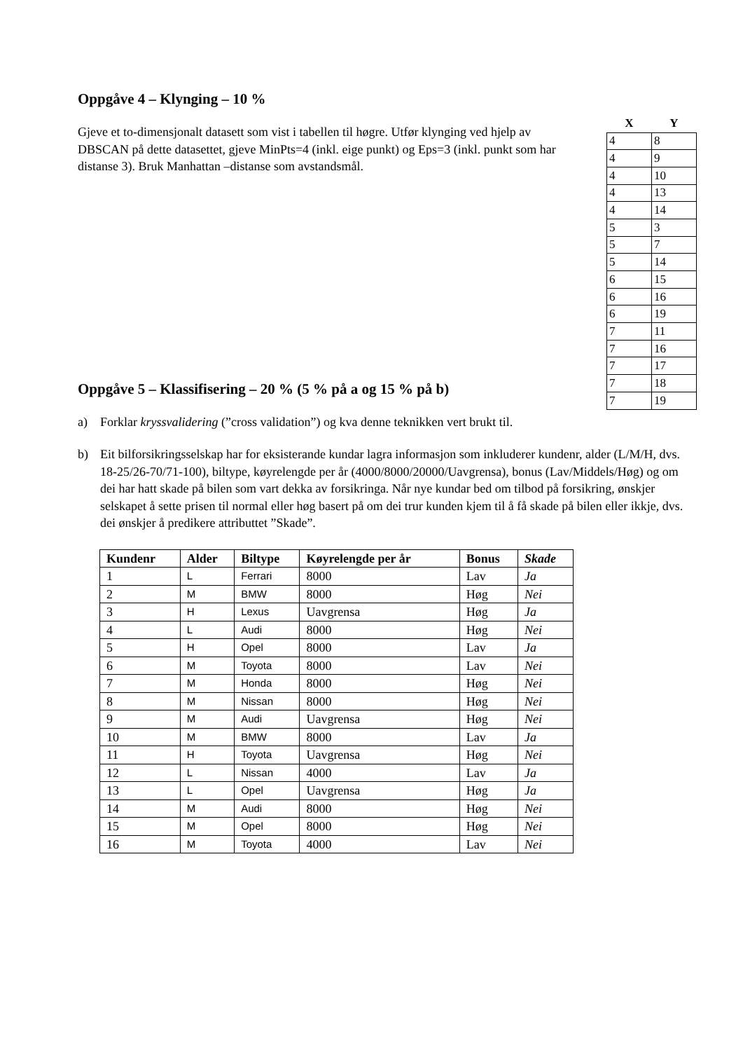Oppgåve 4 – Klynging – 10 %
| X | Y |
| --- | --- |
| 4 | 8 |
| 4 | 9 |
| 4 | 10 |
| 4 | 13 |
| 4 | 14 |
| 5 | 3 |
| 5 | 7 |
| 5 | 14 |
| 6 | 15 |
| 6 | 16 |
| 6 | 19 |
| 7 | 11 |
| 7 | 16 |
| 7 | 17 |
| 7 | 18 |
| 7 | 19 |
Gjeve et to-dimensjonalt datasett som vist i tabellen til høgre. Utfør klynging ved hjelp av DBSCAN på dette datasettet, gjeve MinPts=4 (inkl. eige punkt) og Eps=3 (inkl. punkt som har distanse 3). Bruk Manhattan –distanse som avstandsmål.
Oppgåve 5 – Klassifisering – 20 % (5 % på a og 15 % på b)
a) Forklar kryssvalidering (”cross validation”) og kva denne teknikken vert brukt til.
b) Eit bilforsikringsselskap har for eksisterande kundar lagra informasjon som inkluderer kundenr, alder (L/M/H, dvs. 18-25/26-70/71-100), biltype, køyrelengde per år (4000/8000/20000/Uavgrensa), bonus (Lav/Middels/Høg) og om dei har hatt skade på bilen som vart dekka av forsikringa. Når nye kundar bed om tilbod på forsikring, ønskjer selskapet å sette prisen til normal eller høg basert på om dei trur kunden kjem til å få skade på bilen eller ikkje, dvs. dei ønskjer å predikere attributtet ”Skade”.
| Kundenr | Alder | Biltype | Køyrelengde per år | Bonus | Skade |
| --- | --- | --- | --- | --- | --- |
| 1 | L | Ferrari | 8000 | Lav | Ja |
| 2 | M | BMW | 8000 | Høg | Nei |
| 3 | H | Lexus | Uavgrensa | Høg | Ja |
| 4 | L | Audi | 8000 | Høg | Nei |
| 5 | H | Opel | 8000 | Lav | Ja |
| 6 | M | Toyota | 8000 | Lav | Nei |
| 7 | M | Honda | 8000 | Høg | Nei |
| 8 | M | Nissan | 8000 | Høg | Nei |
| 9 | M | Audi | Uavgrensa | Høg | Nei |
| 10 | M | BMW | 8000 | Lav | Ja |
| 11 | H | Toyota | Uavgrensa | Høg | Nei |
| 12 | L | Nissan | 4000 | Lav | Ja |
| 13 | L | Opel | Uavgrensa | Høg | Ja |
| 14 | M | Audi | 8000 | Høg | Nei |
| 15 | M | Opel | 8000 | Høg | Nei |
| 16 | M | Toyota | 4000 | Lav | Nei |